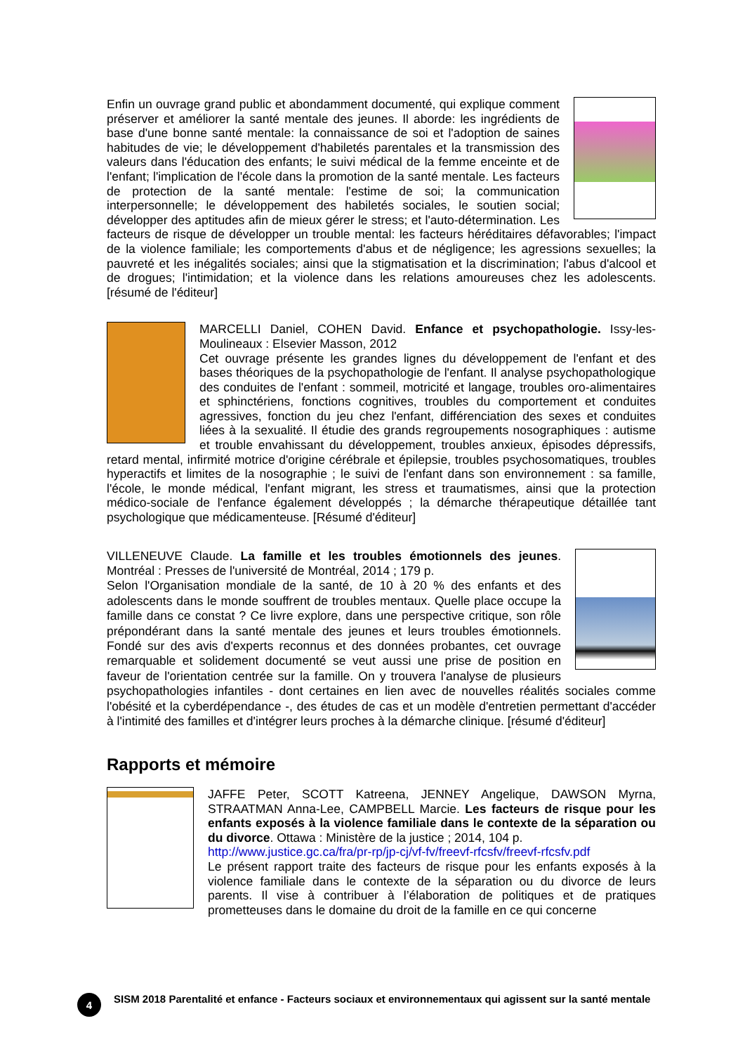Enfin un ouvrage grand public et abondamment documenté, qui explique comment préserver et améliorer la santé mentale des jeunes. Il aborde: les ingrédients de base d'une bonne santé mentale: la connaissance de soi et l'adoption de saines habitudes de vie; le développement d'habiletés parentales et la transmission des valeurs dans l'éducation des enfants; le suivi médical de la femme enceinte et de l'enfant; l'implication de l'école dans la promotion de la santé mentale. Les facteurs de protection de la santé mentale: l'estime de soi; la communication interpersonnelle; le développement des habiletés sociales, le soutien social; développer des aptitudes afin de mieux gérer le stress; et l'auto-détermination. Les facteurs de risque de développer un trouble mental: les facteurs héréditaires défavorables; l'impact de la violence familiale; les comportements d'abus et de négligence; les agressions sexuelles; la pauvreté et les inégalités sociales; ainsi que la stigmatisation et la discrimination; l'abus d'alcool et de drogues; l'intimidation; et la violence dans les relations amoureuses chez les adolescents. [résumé de l'éditeur]
MARCELLI Daniel, COHEN David. Enfance et psychopathologie. Issy-les-Moulineaux : Elsevier Masson, 2012
Cet ouvrage présente les grandes lignes du développement de l'enfant et des bases théoriques de la psychopathologie de l'enfant. Il analyse psychopathologique des conduites de l'enfant : sommeil, motricité et langage, troubles oro-alimentaires et sphinctériens, fonctions cognitives, troubles du comportement et conduites agressives, fonction du jeu chez l'enfant, différenciation des sexes et conduites liées à la sexualité. Il étudie des grands regroupements nosographiques : autisme et trouble envahissant du développement, troubles anxieux, épisodes dépressifs, retard mental, infirmité motrice d'origine cérébrale et épilepsie, troubles psychosomatiques, troubles hyperactifs et limites de la nosographie ; le suivi de l'enfant dans son environnement : sa famille, l'école, le monde médical, l'enfant migrant, les stress et traumatismes, ainsi que la protection médico-sociale de l'enfance également développés ; la démarche thérapeutique détaillée tant psychologique que médicamenteuse. [Résumé d'éditeur]
VILLENEUVE Claude. La famille et les troubles émotionnels des jeunes. Montréal : Presses de l'université de Montréal, 2014 ; 179 p.
Selon l'Organisation mondiale de la santé, de 10 à 20 % des enfants et des adolescents dans le monde souffrent de troubles mentaux. Quelle place occupe la famille dans ce constat ? Ce livre explore, dans une perspective critique, son rôle prépondérant dans la santé mentale des jeunes et leurs troubles émotionnels. Fondé sur des avis d'experts reconnus et des données probantes, cet ouvrage remarquable et solidement documenté se veut aussi une prise de position en faveur de l'orientation centrée sur la famille. On y trouvera l'analyse de plusieurs psychopathologies infantiles - dont certaines en lien avec de nouvelles réalités sociales comme l'obésité et la cyberdépendance -, des études de cas et un modèle d'entretien permettant d'accéder à l'intimité des familles et d'intégrer leurs proches à la démarche clinique. [résumé d'éditeur]
Rapports et mémoire
JAFFE Peter, SCOTT Katreena, JENNEY Angelique, DAWSON Myrna, STRAATMAN Anna-Lee, CAMPBELL Marcie. Les facteurs de risque pour les enfants exposés à la violence familiale dans le contexte de la séparation ou du divorce. Ottawa : Ministère de la justice ; 2014, 104 p.
http://www.justice.gc.ca/fra/pr-rp/jp-cj/vf-fv/freevf-rfcsfv/freevf-rfcsfv.pdf
Le présent rapport traite des facteurs de risque pour les enfants exposés à la violence familiale dans le contexte de la séparation ou du divorce de leurs parents. Il vise à contribuer à l’élaboration de politiques et de pratiques prometteuses dans le domaine du droit de la famille en ce qui concerne
4
SISM 2018 Parentalité et enfance - Facteurs sociaux et environnementaux qui agissent sur la santé mentale